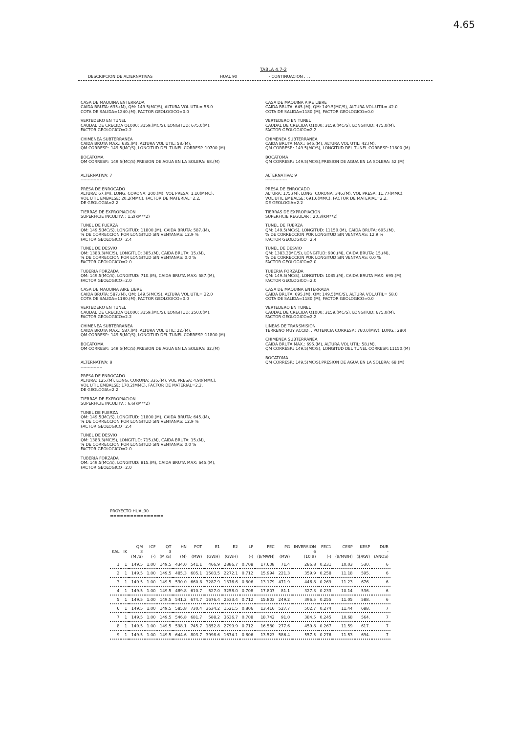4.65
TABLA 4.7-2
DESCRIPCION DE ALTERNATIVAS HUAL 90 - CONTINUACION . . .
CASA DE MAQUINA ENTERRADA CAIDA BRUTA: 635.(M), QM: 149.5(MC/S), ALTURA VOL.UTIL= 58.0 COTA DE SALIDA=1240.(M), FACTOR GEOLOGICO=0.0
VERTEDERO EN TUNEL CAUDAL DE CRECIDA Q1000: 3159.(MC/S), LONGITUD: 675.0(M), FACTOR GEOLOGICO=2.2
CHIMENEA SUBTERRANEA CAIDA BRUTA MAX.: 635.(M), ALTURA VOL UTIL: 58.(M), QM CORRESP.: 149.5(MC/S), LONGITUD DEL TUNEL CORRESP.:10700.(M)
BOCATOMA QM CORRESP.: 149.5(MC/S),PRESION DE AGUA EN LA SOLERA: 68.(M)
ALTERNATIVA: 7 ---------------
PRESA DE ENROCADO ALTURA: 67.(M), LONG. CORONA: 200.(M), VOL PRESA: 1.10(MMC), VOL UTIL EMBALSE: 20.2(MMC), FACTOR DE MATERIAL=2.2, DE GEOLOGIA=2.2
TIERRAS DE EXPROPIACION SUPERFICIE INCULTIV. : 1.2(KM**2)
TUNEL DE FUERZA QM: 149.5(MC/S), LONGITUD: 11800.(M), CAIDA BRUTA: 587.(M), % DE CORRECCION POR LONGITUD SIN VENTANAS: 12.9 % FACTOR GEOLOGICO=2.4
TUNEL DE DESVIO QM: 1383.3(MC/S), LONGITUD: 385.(M), CAIDA BRUTA: 15.(M), % DE CORRECCION POR LONGITUD SIN VENTANAS: 0.0 % FACTOR GEOLOGICO=2.0
TUBERIA FORZADA QM: 149.5(MC/S), LONGITUD: 710.(M), CAIDA BRUTA MAX: 587.(M), FACTOR GEOLOGICO=2.0
CASA DE MAQUINA AIRE LIBRE CAIDA BRUTA: 587.(M), QM: 149.5(MC/S), ALTURA VOL.UTIL= 22.0 COTA DE SALIDA=1180.(M), FACTOR GEOLOGICO=0.0
VERTEDERO EN TUNEL CAUDAL DE CRECIDA Q1000: 3159.(MC/S), LONGITUD: 250.0(M), FACTOR GEOLOGICO=2.2
CHIMENEA SUBTERRANEA CAIDA BRUTA MAX.: 587.(M), ALTURA VOL UTIL: 22.(M), QM CORRESP.: 149.5(MC/S), LONGITUD DEL TUNEL CORRESP.:11800.(M)
BOCATOMA QM CORRESP.: 149.5(MC/S),PRESION DE AGUA EN LA SOLERA: 32.(M)
ALTERNATIVA: 8 ---------------
PRESA DE ENROCADO ALTURA: 125.(M), LONG. CORONA: 335.(M), VOL PRESA: 4.90(MMC), VOL UTIL EMBALSE: 170.2(MMC), FACTOR DE MATERIAL=2.2, DE GEOLOGIA=2.2
TIERRAS DE EXPROPIACION SUPERFICIE INCULTIV. : 6.6(KM**2)
TUNEL DE FUERZA QM: 149.5(MC/S), LONGITUD: 11800.(M), CAIDA BRUTA: 645.(M), % DE CORRECCION POR LONGITUD SIN VENTANAS: 12.9 % FACTOR GEOLOGICO=2.4
TUNEL DE DESVIO QM: 1383.3(MC/S), LONGITUD: 715.(M), CAIDA BRUTA: 15.(M), % DE CORRECCION POR LONGITUD SIN VENTANAS: 0.0 % FACTOR GEOLOGICO=2.0
TUBERIA FORZADA QM: 149.5(MC/S), LONGITUD: 815.(M), CAIDA BRUTA MAX: 645.(M), FACTOR GEOLOGICO=2.0
CASA DE MAQUINA AIRE LIBRE CAIDA BRUTA: 645.(M), QM: 149.5(MC/S), ALTURA VOL.UTIL= 42.0 COTA DE SALIDA=1180.(M), FACTOR GEOLOGICO=0.0
VERTEDERO EN TUNEL CAUDAL DE CRECIDA Q1000: 3159.(MC/S), LONGITUD: 475.0(M), FACTOR GEOLOGICO=2.2
CHIMENEA SUBTERRANEA CAIDA BRUTA MAX.: 645.(M), ALTURA VOL UTIL: 42.(M), QM CORRESP.: 149.5(MC/S), LONGITUD DEL TUNEL CORRESP.:11800.(M)
BOCATOMA QM CORRESP.: 149.5(MC/S),PRESION DE AGUA EN LA SOLERA: 52.(M)
ALTERNATIVA: 9 ---------------
PRESA DE ENROCADO ALTURA: 175.(M), LONG. CORONA: 346.(M), VOL PRESA: 11.77(MMC), VOL UTIL EMBALSE: 691.6(MMC), FACTOR DE MATERIAL=2.2, DE GEOLOGIA=2.2
TIERRAS DE EXPROPIACION SUPERFICIE REGULAR : 20.3(KM**2)
TUNEL DE FUERZA QM: 149.5(MC/S), LONGITUD: 11150.(M), CAIDA BRUTA: 695.(M), % DE CORRECCION POR LONGITUD SIN VENTANAS: 12.9 % FACTOR GEOLOGICO=2.4
TUNEL DE DESVIO QM: 1383.3(MC/S), LONGITUD: 900.(M), CAIDA BRUTA: 15.(M), % DE CORRECCION POR LONGITUD SIN VENTANAS: 0.0 % FACTOR GEOLOGICO=2.0
TUBERIA FORZADA QM: 149.5(MC/S), LONGITUD: 1085.(M), CAIDA BRUTA MAX: 695.(M), FACTOR GEOLOGICO=2.0
CASA DE MAQUINA ENTERRADA CAIDA BRUTA: 695.(M), QM: 149.5(MC/S), ALTURA VOL.UTIL= 58.0 COTA DE SALIDA=1180.(M), FACTOR GEOLOGICO=0.0
VERTEDERO EN TUNEL CAUDAL DE CRECIDA Q1000: 3159.(MC/S), LONGITUD: 675.0(M), FACTOR GEOLOGICO=2.2
LINEAS DE TRANSMISION TERRENO MUY ACCID. , POTENCIA CORRESP.: 760.0(MW), LONG.: 280(
CHIMENEA SUBTERRANEA CAIDA BRUTA MAX.: 695.(M), ALTURA VOL UTIL: 58.(M), QM CORRESP.: 149.5(MC/S), LONGITUD DEL TUNEL CORRESP.:11150.(M)
BOCATOMA QM CORRESP.: 149.5(MC/S),PRESION DE AGUA EN LA SOLERA: 68.(M)
PROYECTO HUAL90
================
| KAL | IK | QM 3 (M /S) | ICF (-) | QT 3 (M /S) | HN (M) | POT (MW) | E1 (GWH) | E2 (GWH) | LF (-) | FEC ($/MWH) | PG (MW) | INVERSION 6 (10 $) | FEC1 (-) | CESP ($/MWH) | KESP ($/KW) | DUR - (ANOS) |
| --- | --- | --- | --- | --- | --- | --- | --- | --- | --- | --- | --- | --- | --- | --- | --- | --- |
| 1 | 1 | 149.5 | 1.00 | 149.5 | 434.0 | 541.1 | 466.9 | 2886.7 | 0.708 | 17.608 | 71.4 | 286.8 | 0.231 | 10.03 | 530. | 6 |
| 2 | 1 | 149.5 | 1.00 | 149.5 | 485.3 | 605.1 | 1503.5 | 2272.1 | 0.712 | 15.994 | 221.3 | 359.9 | 0.258 | 11.18 | 595. | 6 |
| 3 | 1 | 149.5 | 1.00 | 149.5 | 530.0 | 660.8 | 3287.9 | 1376.6 | 0.806 | 13.179 | 471.9 | 446.8 | 0.269 | 11.23 | 676. | 6 |
| 4 | 1 | 149.5 | 1.00 | 149.5 | 489.8 | 610.7 | 527.0 | 3258.0 | 0.708 | 17.807 | 81.1 | 327.3 | 0.233 | 10.14 | 536. | 6 |
| 5 | 1 | 149.5 | 1.00 | 149.5 | 541.2 | 674.7 | 1676.4 | 2533.4 | 0.712 | 15.803 | 249.2 | 396.5 | 0.255 | 11.05 | 588. | 6 |
| 6 | 1 | 149.5 | 1.00 | 149.5 | 585.8 | 730.4 | 3634.2 | 1521.5 | 0.806 | 13.416 | 527.7 | 502.7 | 0.274 | 11.44 | 688. | 7 |
| 7 | 1 | 149.5 | 1.00 | 149.5 | 546.8 | 681.7 | 588.2 | 3636.7 | 0.708 | 18.742 | 91.0 | 384.5 | 0.245 | 10.68 | 564. | 7 |
| 8 | 1 | 149.5 | 1.00 | 149.5 | 598.1 | 745.7 | 1852.8 | 2799.9 | 0.712 | 16.580 | 277.6 | 459.8 | 0.267 | 11.59 | 617. | 7 |
| 9 | 1 | 149.5 | 1.00 | 149.5 | 644.6 | 803.7 | 3998.6 | 1674.1 | 0.806 | 13.523 | 586.4 | 557.5 | 0.276 | 11.53 | 694. | 7 |